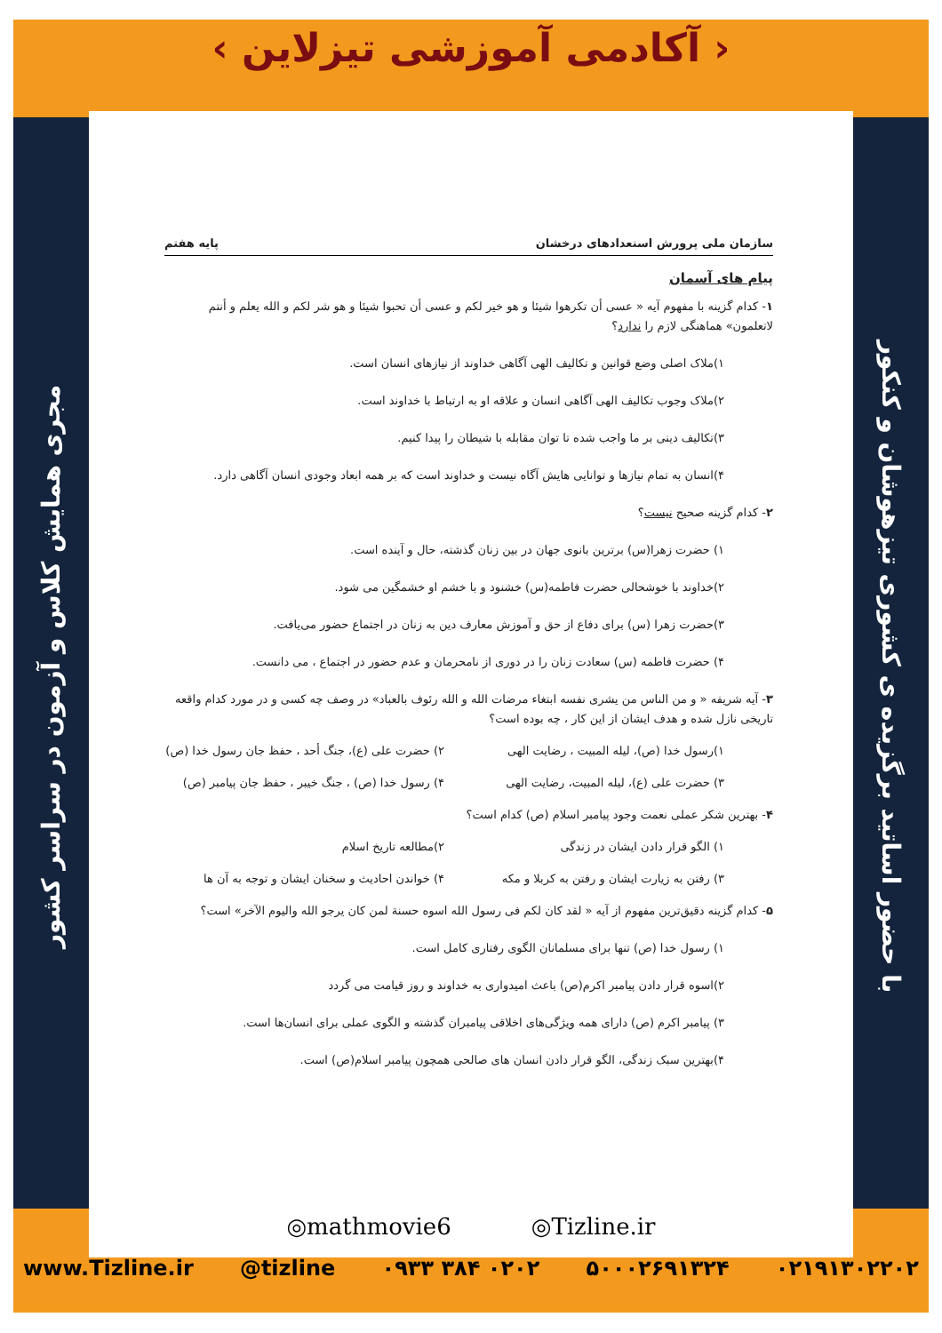‹ آکادمی آموزشی تیزلاین ›
مجری همایش کلاس و آزمون در سراسر کشور
با حضور اساتید برگزیده ی کشوری تیزهوشان و کنکور
سازمان ملی پرورش استعدادهای درخشان پایه هفتم
پیام های آسمان
۱- کدام گزینه با مفهوم آیه « عسی أن تکرهوا شیئا و هو خیر لکم و عسی أن تحبوا شیئا و هو شر لکم و الله یعلم و أنتم لاتعلمون» هماهنگی لازم را ندارد؟
۱)ملاک اصلی وضع قوانین و تکالیف الهی آگاهی خداوند از نیازهای انسان است.
۲)ملاک وجوب تکالیف الهی آگاهی انسان و علاقه او به ارتباط با خداوند است.
۳)تکالیف دینی بر ما واجب شده تا توان مقابله با شیطان را پیدا کنیم.
۴)انسان به تمام نیازها و توانایی هایش آگاه نیست و خداوند است که بر همه ابعاد وجودی انسان آگاهی دارد.
۲- کدام گزینه صحیح نیست؟
۱) حضرت زهرا(س) برترین بانوی جهان در بین زنان گذشته، حال و آینده است.
۲)خداوند با خوشحالی حضرت فاطمه(س) خشنود و با خشم او خشمگین می شود.
۳)حضرت زهرا (س) برای دفاع از حق و آموزش معارف دین به زنان در اجتماع حضور می‌یافت.
۴) حضرت فاطمه (س) سعادت زنان را در دوری از نامحرمان و عدم حضور در اجتماع ، می دانست.
۳- آیه شریفه « و من الناس من یشری نفسه ابتغاء مرضات الله و الله رئوف بالعباد» در وصف چه کسی و در مورد کدام واقعه تاریخی نازل شده و هدف ایشان از این کار ، چه بوده است؟
۱)رسول خدا (ص)، لیله المبیت ، رضایت الهی ۲) حضرت علی (ع)، جنگ أحد ، حفظ جان رسول خدا (ص)
۳) حضرت علی (ع)، لیله المبیت، رضایت الهی ۴) رسول خدا (ص) ، جنگ خیبر ، حفظ جان پیامبر (ص)
۴- بهترین شکر عملی نعمت وجود پیامبر اسلام (ص) کدام است؟
۱) الگو قرار دادن ایشان در زندگی ۲)مطالعه تاریخ اسلام
۳) رفتن به زیارت ایشان و رفتن به کربلا و مکه ۴) خواندن احادیث و سخنان ایشان و توجه به آن ها
۵- کدام گزینه دقیق‌ترین مفهوم از آیه « لقد کان لکم فی رسول الله اسوه حسنة لمن کان یرجو الله والیوم الآخر» است؟
۱) رسول خدا (ص) تنها برای مسلمانان الگوی رفتاری کامل است.
۲)اسوه قرار دادن پیامبر اکرم(ص) باعث امیدواری به خداوند و روز قیامت می گردد
۳) پیامبر اکرم (ص) دارای همه ویژگی‌های اخلاقی پیامبران گذشته و الگوی عملی برای انسان‌ها است.
۴)بهترین سبک زندگی، الگو قرار دادن انسان های صالحی همچون پیامبر اسلام(ص) است.
◎mathmovie6 ◎Tizline.ir
www.Tizline.ir @tizline ۰۹۳۳ ۳۸۴ ۰۲۰۲ ۵۰۰۰۲۶۹۱۳۲۴ ۰۲۱۹۱۳۰۲۲۰۲